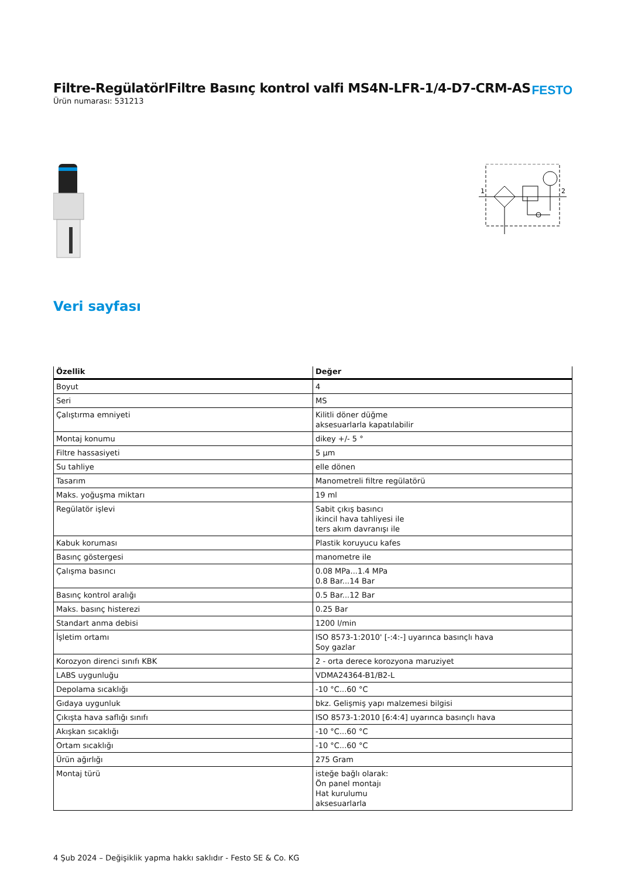Filtre-RegülatörlFiltre Basınç kontrol valfi MS4N-LFR-1/4-D7-CRM-AS
Ürün numarası: 531213
FESTO
1
2
Veri sayfası
| Özellik | Değer |
| --- | --- |
| Boyut | 4 |
| Seri | MS |
| Çalıştırma emniyeti | Kilitli döner düğme aksesuarlarla kapatılabilir |
| Montaj konumu | dikey +/- 5 ° |
| Filtre hassasiyeti | 5 µm |
| Su tahliye | elle dönen |
| Tasarım | Manometreli filtre regülatörü |
| Maks. yoğuşma miktarı | 19 ml |
| Regülatör işlevi | Sabit çıkış basıncı ikincil hava tahliyesi ile ters akım davranışı ile |
| Kabuk koruması | Plastik koruyucu kafes |
| Basınç göstergesi | manometre ile |
| Çalışma basıncı | 0.08 MPa...1.4 MPa 0.8 Bar...14 Bar |
| Basınç kontrol aralığı | 0.5 Bar...12 Bar |
| Maks. basınç histerezi | 0.25 Bar |
| Standart anma debisi | 1200 l/min |
| İşletim ortamı | ISO 8573-1:2010' [-:4:-] uyarınca basınçlı hava Soy gazlar |
| Korozyon direnci sınıfı KBK | 2 - orta derece korozyona maruziyet |
| LABS uygunluğu | VDMA24364-B1/B2-L |
| Depolama sıcaklığı | -10 °C...60 °C |
| Gıdaya uygunluk | bkz. Gelişmiş yapı malzemesi bilgisi |
| Çıkışta hava saflığı sınıfı | ISO 8573-1:2010 [6:4:4] uyarınca basınçlı hava |
| Akışkan sıcaklığı | -10 °C...60 °C |
| Ortam sıcaklığı | -10 °C...60 °C |
| Ürün ağırlığı | 275 Gram |
| Montaj türü | isteğe bağlı olarak: Ön panel montajı Hat kurulumu aksesuarlarla |
4 Şub 2024 – Değişiklik yapma hakkı saklıdır - Festo SE & Co. KG